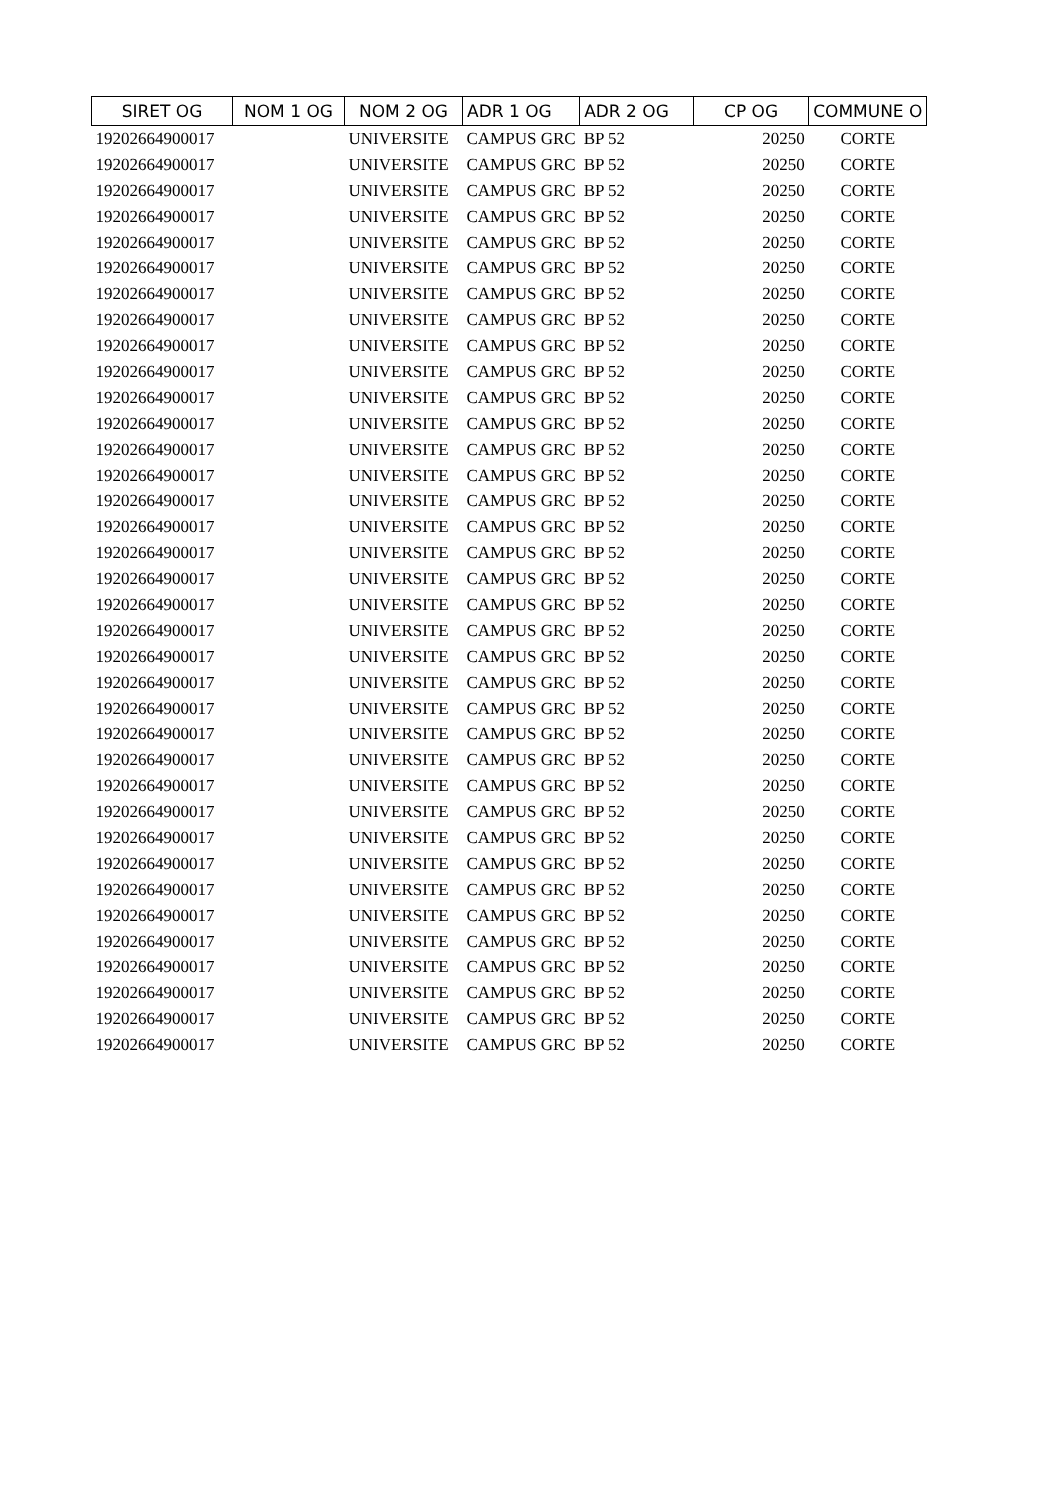| SIRET OG | NOM 1 OG | NOM 2 OG | ADR 1 OG | ADR 2 OG | CP OG | COMMUNE O |
| --- | --- | --- | --- | --- | --- | --- |
| 19202664900017 | | UNIVERSITE | CAMPUS GRC | BP 52 | 20250 | CORTE |
| 19202664900017 | | UNIVERSITE | CAMPUS GRC | BP 52 | 20250 | CORTE |
| 19202664900017 | | UNIVERSITE | CAMPUS GRC | BP 52 | 20250 | CORTE |
| 19202664900017 | | UNIVERSITE | CAMPUS GRC | BP 52 | 20250 | CORTE |
| 19202664900017 | | UNIVERSITE | CAMPUS GRC | BP 52 | 20250 | CORTE |
| 19202664900017 | | UNIVERSITE | CAMPUS GRC | BP 52 | 20250 | CORTE |
| 19202664900017 | | UNIVERSITE | CAMPUS GRC | BP 52 | 20250 | CORTE |
| 19202664900017 | | UNIVERSITE | CAMPUS GRC | BP 52 | 20250 | CORTE |
| 19202664900017 | | UNIVERSITE | CAMPUS GRC | BP 52 | 20250 | CORTE |
| 19202664900017 | | UNIVERSITE | CAMPUS GRC | BP 52 | 20250 | CORTE |
| 19202664900017 | | UNIVERSITE | CAMPUS GRC | BP 52 | 20250 | CORTE |
| 19202664900017 | | UNIVERSITE | CAMPUS GRC | BP 52 | 20250 | CORTE |
| 19202664900017 | | UNIVERSITE | CAMPUS GRC | BP 52 | 20250 | CORTE |
| 19202664900017 | | UNIVERSITE | CAMPUS GRC | BP 52 | 20250 | CORTE |
| 19202664900017 | | UNIVERSITE | CAMPUS GRC | BP 52 | 20250 | CORTE |
| 19202664900017 | | UNIVERSITE | CAMPUS GRC | BP 52 | 20250 | CORTE |
| 19202664900017 | | UNIVERSITE | CAMPUS GRC | BP 52 | 20250 | CORTE |
| 19202664900017 | | UNIVERSITE | CAMPUS GRC | BP 52 | 20250 | CORTE |
| 19202664900017 | | UNIVERSITE | CAMPUS GRC | BP 52 | 20250 | CORTE |
| 19202664900017 | | UNIVERSITE | CAMPUS GRC | BP 52 | 20250 | CORTE |
| 19202664900017 | | UNIVERSITE | CAMPUS GRC | BP 52 | 20250 | CORTE |
| 19202664900017 | | UNIVERSITE | CAMPUS GRC | BP 52 | 20250 | CORTE |
| 19202664900017 | | UNIVERSITE | CAMPUS GRC | BP 52 | 20250 | CORTE |
| 19202664900017 | | UNIVERSITE | CAMPUS GRC | BP 52 | 20250 | CORTE |
| 19202664900017 | | UNIVERSITE | CAMPUS GRC | BP 52 | 20250 | CORTE |
| 19202664900017 | | UNIVERSITE | CAMPUS GRC | BP 52 | 20250 | CORTE |
| 19202664900017 | | UNIVERSITE | CAMPUS GRC | BP 52 | 20250 | CORTE |
| 19202664900017 | | UNIVERSITE | CAMPUS GRC | BP 52 | 20250 | CORTE |
| 19202664900017 | | UNIVERSITE | CAMPUS GRC | BP 52 | 20250 | CORTE |
| 19202664900017 | | UNIVERSITE | CAMPUS GRC | BP 52 | 20250 | CORTE |
| 19202664900017 | | UNIVERSITE | CAMPUS GRC | BP 52 | 20250 | CORTE |
| 19202664900017 | | UNIVERSITE | CAMPUS GRC | BP 52 | 20250 | CORTE |
| 19202664900017 | | UNIVERSITE | CAMPUS GRC | BP 52 | 20250 | CORTE |
| 19202664900017 | | UNIVERSITE | CAMPUS GRC | BP 52 | 20250 | CORTE |
| 19202664900017 | | UNIVERSITE | CAMPUS GRC | BP 52 | 20250 | CORTE |
| 19202664900017 | | UNIVERSITE | CAMPUS GRC | BP 52 | 20250 | CORTE |